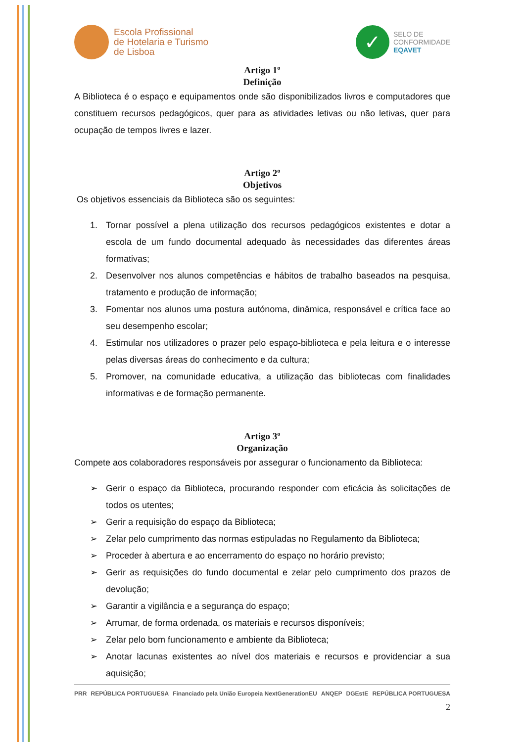Escola Profissional
de Hotelaria e Turismo
de Lisboa
✓
SELO DE
CONFORMIDADE
EQAVET
Artigo 1º
Definição
A Biblioteca é o espaço e equipamentos onde são disponibilizados livros e computadores que constituem recursos pedagógicos, quer para as atividades letivas ou não letivas, quer para ocupação de tempos livres e lazer.
Artigo 2º
Objetivos
Os objetivos essenciais da Biblioteca são os seguintes:
1. Tornar possível a plena utilização dos recursos pedagógicos existentes e dotar a escola de um fundo documental adequado às necessidades das diferentes áreas formativas;
2. Desenvolver nos alunos competências e hábitos de trabalho baseados na pesquisa, tratamento e produção de informação;
3. Fomentar nos alunos uma postura autónoma, dinâmica, responsável e crítica face ao seu desempenho escolar;
4. Estimular nos utilizadores o prazer pelo espaço-biblioteca e pela leitura e o interesse pelas diversas áreas do conhecimento e da cultura;
5. Promover, na comunidade educativa, a utilização das bibliotecas com finalidades informativas e de formação permanente.
Artigo 3º
Organização
Compete aos colaboradores responsáveis por assegurar o funcionamento da Biblioteca:
➢ Gerir o espaço da Biblioteca, procurando responder com eficácia às solicitações de todos os utentes;
➢ Gerir a requisição do espaço da Biblioteca;
➢ Zelar pelo cumprimento das normas estipuladas no Regulamento da Biblioteca;
➢ Proceder à abertura e ao encerramento do espaço no horário previsto;
➢ Gerir as requisições do fundo documental e zelar pelo cumprimento dos prazos de devolução;
➢ Garantir a vigilância e a segurança do espaço;
➢ Arrumar, de forma ordenada, os materiais e recursos disponíveis;
➢ Zelar pelo bom funcionamento e ambiente da Biblioteca;
➢ Anotar lacunas existentes ao nível dos materiais e recursos e providenciar a sua aquisição;
PRR REPÚBLICA PORTUGUESA Financiado pela União Europeia NextGenerationEU ANQEP DGEstE REPÚBLICA PORTUGUESA
2